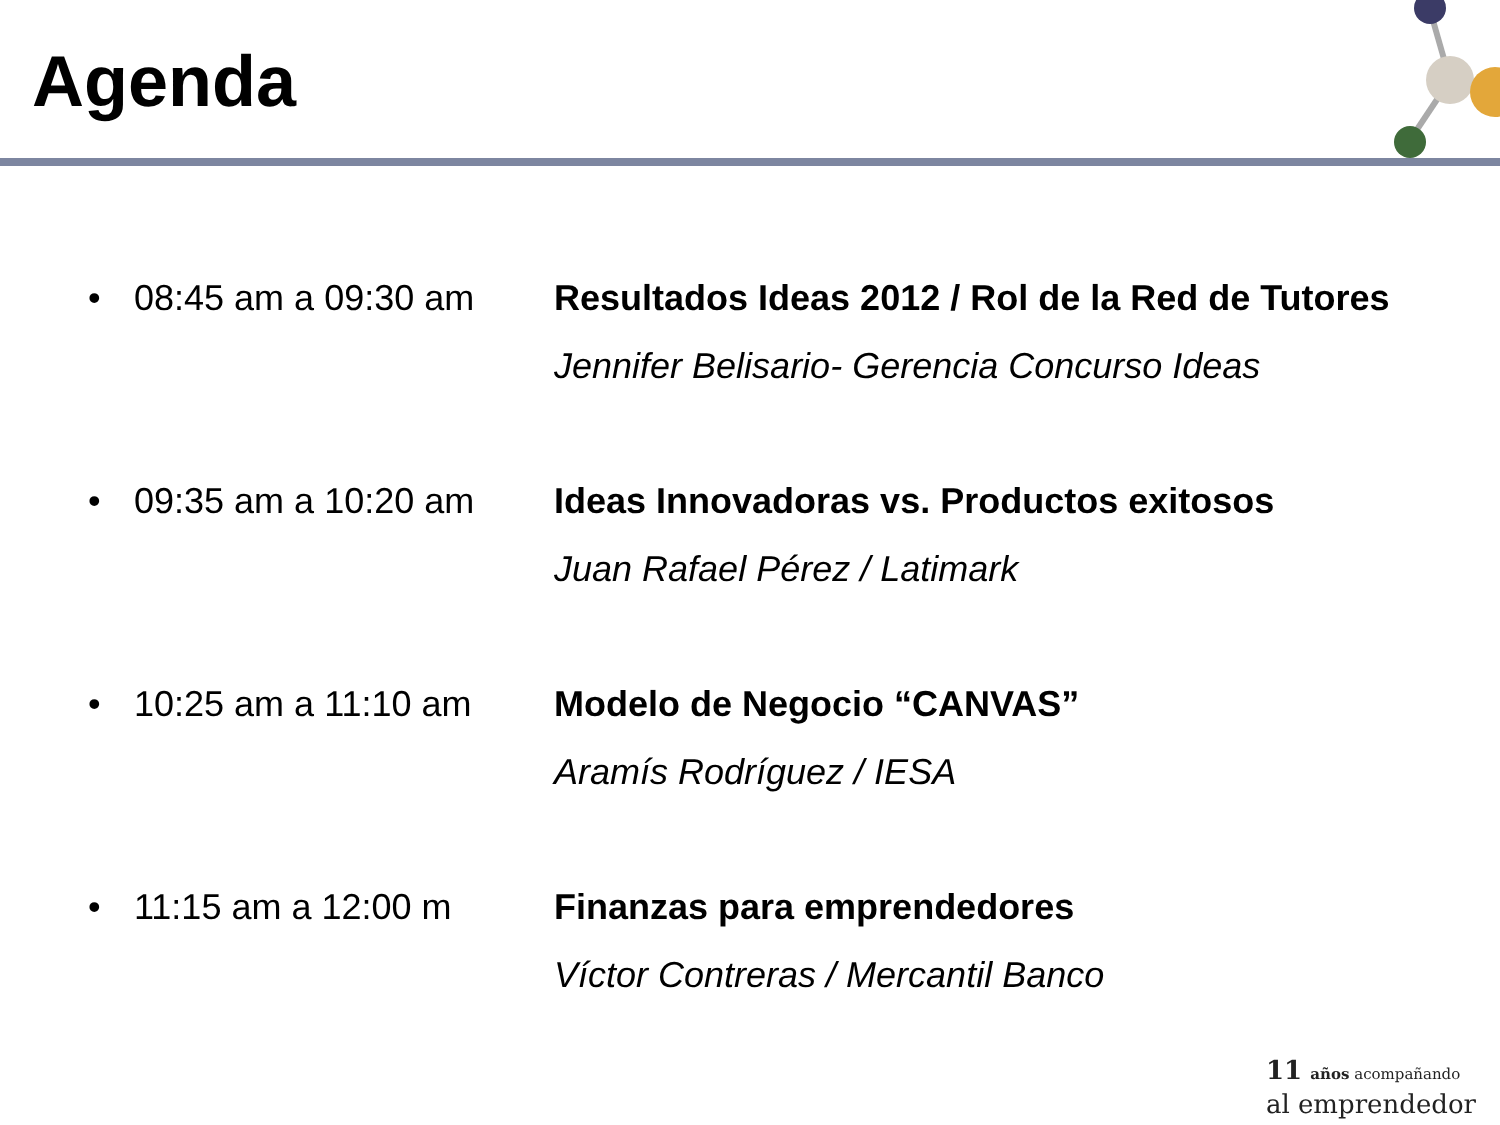Agenda
• 08:45 am a 09:30 am Resultados Ideas 2012 / Rol de la Red de Tutores
Jennifer Belisario- Gerencia Concurso Ideas
• 09:35 am a 10:20 am Ideas Innovadoras vs. Productos exitosos
Juan Rafael Pérez / Latimark
• 10:25 am a 11:10 am Modelo de Negocio “CANVAS”
Aramís Rodríguez / IESA
• 11:15 am a 12:00 m Finanzas para emprendedores
Víctor Contreras / Mercantil Banco
11 años acompañando
al emprendedor